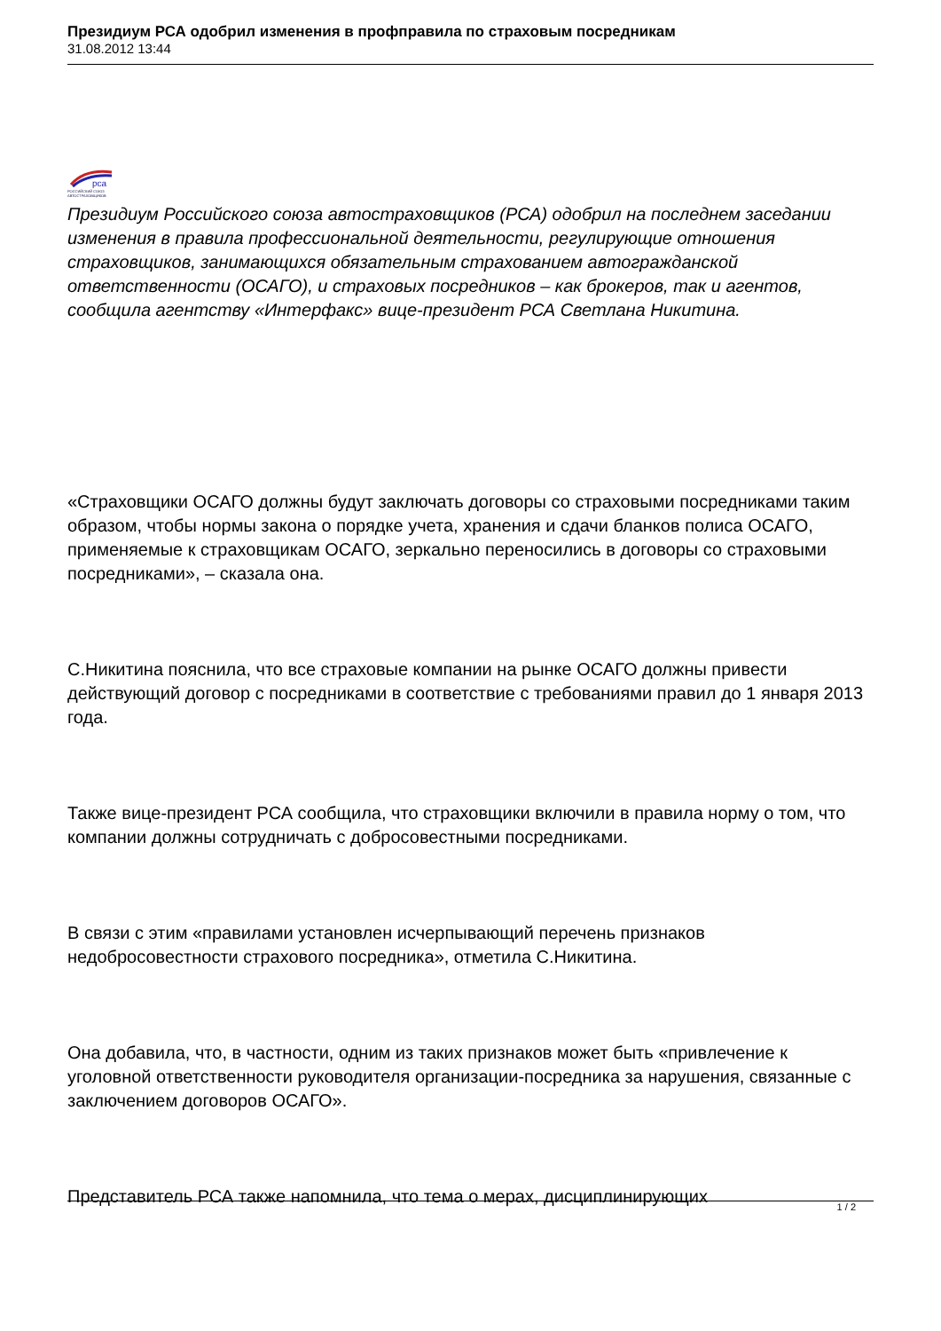Президиум РСА одобрил изменения в профправила по страховым посредникам
31.08.2012 13:44
рса
РОССИЙСКИЙ СОЮЗ АВТОСТРАХОВЩИКОВ
Президиум Российского союза автостраховщиков (РСА) одобрил на последнем заседании изменения в правила профессиональной деятельности, регулирующие отношения страховщиков, занимающихся обязательным страхованием автогражданской ответственности (ОСАГО), и страховых посредников – как брокеров, так и агентов, сообщила агентству «Интерфакс» вице-президент РСА Светлана Никитина.
«Страховщики ОСАГО должны будут заключать договоры со страховыми посредниками таким образом, чтобы нормы закона о порядке учета, хранения и сдачи бланков полиса ОСАГО, применяемые к страховщикам ОСАГО, зеркально переносились в договоры со страховыми посредниками», – сказала она.
С.Никитина пояснила, что все страховые компании на рынке ОСАГО должны привести действующий договор с посредниками в соответствие с требованиями правил до 1 января 2013 года.
Также вице-президент РСА сообщила, что страховщики включили в правила норму о том, что компании должны сотрудничать с добросовестными посредниками.
В связи с этим «правилами установлен исчерпывающий перечень признаков недобросовестности страхового посредника», отметила С.Никитина.
Она добавила, что, в частности, одним из таких признаков может быть «привлечение к уголовной ответственности руководителя организации-посредника за нарушения, связанные с заключением договоров ОСАГО».
Представитель РСА также напомнила, что тема о мерах, дисциплинирующих
1 / 2